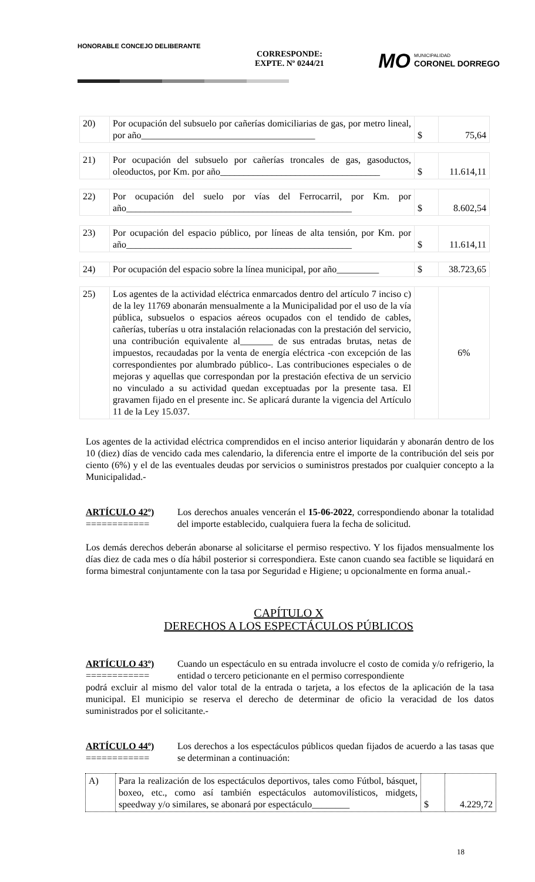HONORABLE CONCEJO DELIBERANTE
CORRESPONDE:
EXPTE. Nº 0244/21
MO
MUNICIPALIDAD
CORONEL DORREGO
| 20) | Por ocupación del subsuelo por cañerías domiciliarias de gas, por metro lineal, por año_____________________________________ | $ | 75,64 |
| 21) | Por ocupación del subsuelo por cañerías troncales de gas, gasoductos, oleoductos, por Km. por año__________________________________ | $ | 11.614,11 |
| 22) | Por ocupación del suelo por vías del Ferrocarril, por Km. por año________________________________________________ | $ | 8.602,54 |
| 23) | Por ocupación del espacio público, por líneas de alta tensión, por Km. por año________________________________________________ | $ | 11.614,11 |
| 24) | Por ocupación del espacio sobre la línea municipal, por año_________ | $ | 38.723,65 |
| 25) | Los agentes de la actividad eléctrica enmarcados dentro del artículo 7 inciso c) de la ley 11769 abonarán mensualmente a la Municipalidad por el uso de la vía pública, subsuelos o espacios aéreos ocupados con el tendido de cables, cañerías, tuberías u otra instalación relacionadas con la prestación del servicio, una contribución equivalente al_______ de sus entradas brutas, netas de impuestos, recaudadas por la venta de energía eléctrica -con excepción de las correspondientes por alumbrado público-. Las contribuciones especiales o de mejoras y aquellas que correspondan por la prestación efectiva de un servicio no vinculado a su actividad quedan exceptuadas por la presente tasa. El gravamen fijado en el presente inc. Se aplicará durante la vigencia del Artículo 11 de la Ley 15.037. | | 6% |
Los agentes de la actividad eléctrica comprendidos en el inciso anterior liquidarán y abonarán dentro de los 10 (diez) días de vencido cada mes calendario, la diferencia entre el importe de la contribución del seis por ciento (6%) y el de las eventuales deudas por servicios o suministros prestados por cualquier concepto a la Municipalidad.-
ARTÍCULO 42º)
============
Los derechos anuales vencerán el 15-06-2022, correspondiendo abonar la totalidad del importe establecido, cualquiera fuera la fecha de solicitud.
Los demás derechos deberán abonarse al solicitarse el permiso respectivo. Y los fijados mensualmente los días diez de cada mes o día hábil posterior si correspondiera. Este canon cuando sea factible se liquidará en forma bimestral conjuntamente con la tasa por Seguridad e Higiene; u opcionalmente en forma anual.-
CAPÍTULO X
DERECHOS A LOS ESPECTÁCULOS PÚBLICOS
ARTÍCULO 43º)
============
Cuando un espectáculo en su entrada involucre el costo de comida y/o refrigerio, la entidad o tercero peticionante en el permiso correspondiente
podrá excluir al mismo del valor total de la entrada o tarjeta, a los efectos de la aplicación de la tasa municipal. El municipio se reserva el derecho de determinar de oficio la veracidad de los datos suministrados por el solicitante.-
ARTÍCULO 44º)
============
Los derechos a los espectáculos públicos quedan fijados de acuerdo a las tasas que se determinan a continuación:
| A) | Para la realización de los espectáculos deportivos, tales como Fútbol, básquet, boxeo, etc., como así también espectáculos automovilísticos, midgets, speedway y/o similares, se abonará por espectáculo________ | $ | 4.229,72 |
18